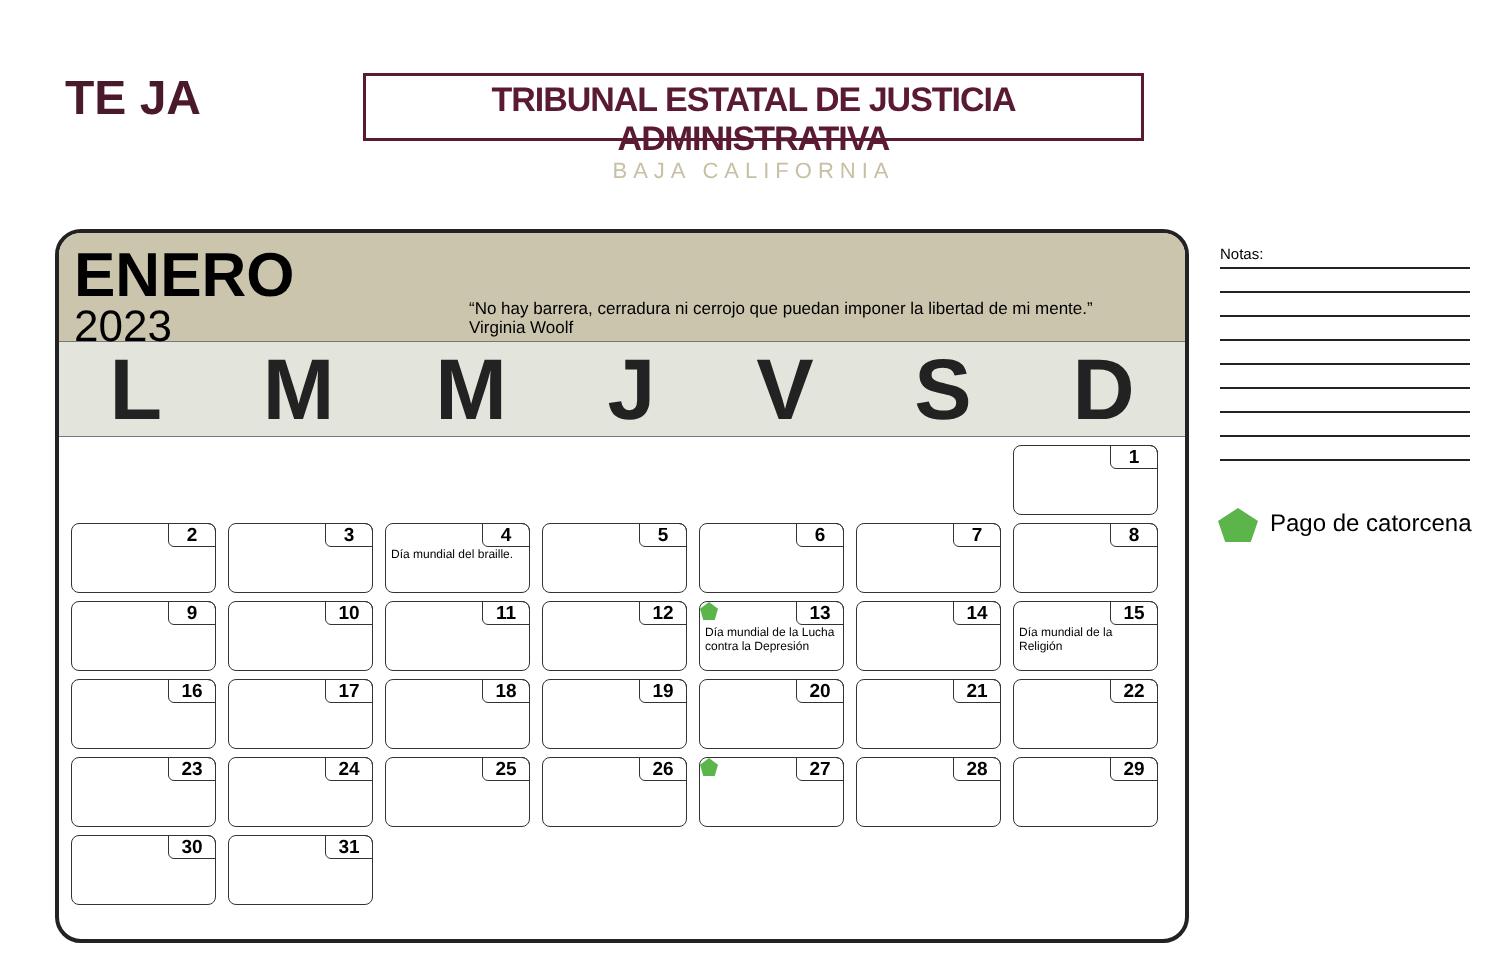TE JA
TRIBUNAL ESTATAL DE JUSTICIA ADMINISTRATIVA
BAJA CALIFORNIA
ENERO
2023
“No hay barrera, cerradura ni cerrojo que puedan imponer la libertad de mi mente.”
Virginia Woolf
L M M J V S D
| | | | | | | 1 |
| 2 | 3 | 4 Día mundial del braille. | 5 | 6 | 7 | 8 |
| 9 | 10 | 11 | 12 | 13 Día mundial de la Lucha contra la Depresión | 14 | 15 Día mundial de la Religión |
| 16 | 17 | 18 | 19 | 20 | 21 | 22 |
| 23 | 24 | 25 | 26 | 27 | 28 | 29 |
| 30 | 31 | | | | | |
Notas:
Pago de catorcena